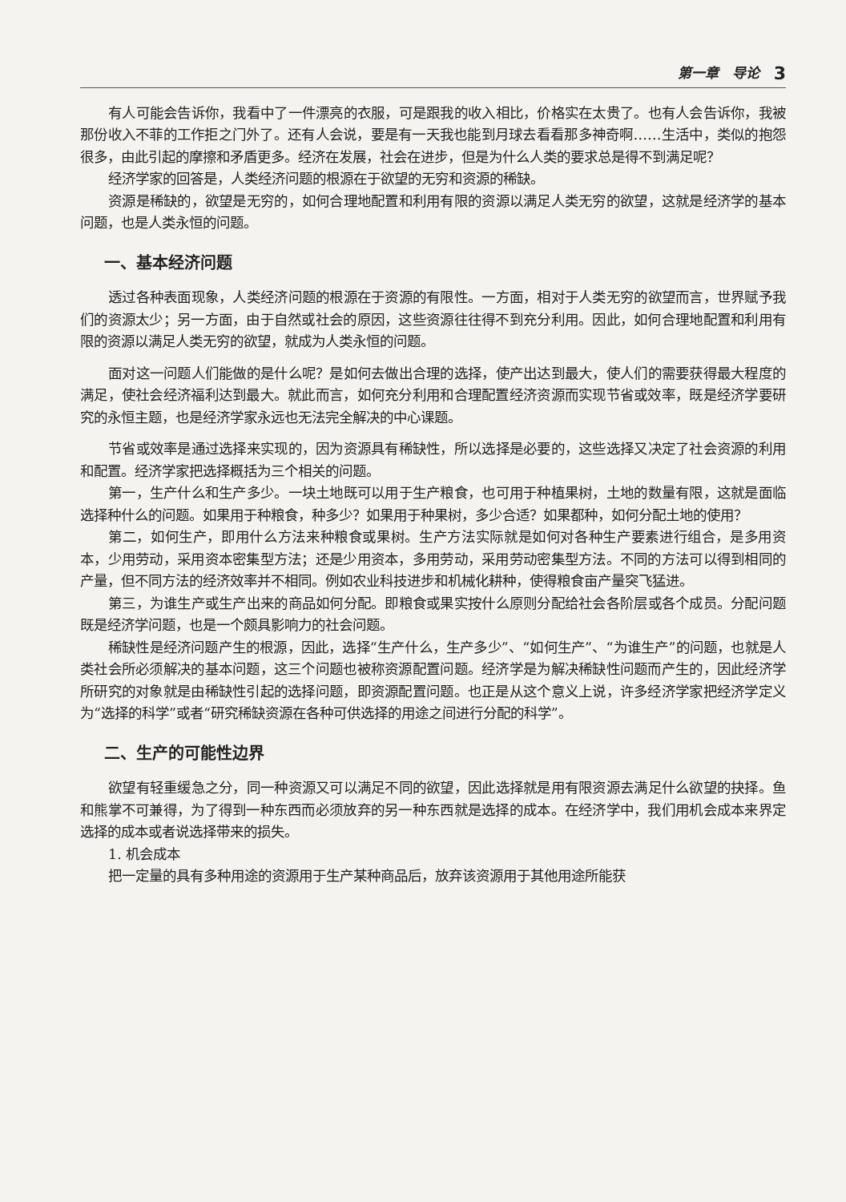第一章　导论 3
有人可能会告诉你，我看中了一件漂亮的衣服，可是跟我的收入相比，价格实在太贵了。也有人会告诉你，我被那份收入不菲的工作拒之门外了。还有人会说，要是有一天我也能到月球去看看那多神奇啊……生活中，类似的抱怨很多，由此引起的摩擦和矛盾更多。经济在发展，社会在进步，但是为什么人类的要求总是得不到满足呢？
经济学家的回答是，人类经济问题的根源在于欲望的无穷和资源的稀缺。
资源是稀缺的，欲望是无穷的，如何合理地配置和利用有限的资源以满足人类无穷的欲望，这就是经济学的基本问题，也是人类永恒的问题。
一、基本经济问题
透过各种表面现象，人类经济问题的根源在于资源的有限性。一方面，相对于人类无穷的欲望而言，世界赋予我们的资源太少；另一方面，由于自然或社会的原因，这些资源往往得不到充分利用。因此，如何合理地配置和利用有限的资源以满足人类无穷的欲望，就成为人类永恒的问题。
面对这一问题人们能做的是什么呢？是如何去做出合理的选择，使产出达到最大，使人们的需要获得最大程度的满足，使社会经济福利达到最大。就此而言，如何充分利用和合理配置经济资源而实现节省或效率，既是经济学要研究的永恒主题，也是经济学家永远也无法完全解决的中心课题。
节省或效率是通过选择来实现的，因为资源具有稀缺性，所以选择是必要的，这些选择又决定了社会资源的利用和配置。经济学家把选择概括为三个相关的问题。
第一，生产什么和生产多少。一块土地既可以用于生产粮食，也可用于种植果树，土地的数量有限，这就是面临选择种什么的问题。如果用于种粮食，种多少？如果用于种果树，多少合适？如果都种，如何分配土地的使用？
第二，如何生产，即用什么方法来种粮食或果树。生产方法实际就是如何对各种生产要素进行组合，是多用资本，少用劳动，采用资本密集型方法；还是少用资本，多用劳动，采用劳动密集型方法。不同的方法可以得到相同的产量，但不同方法的经济效率并不相同。例如农业科技进步和机械化耕种，使得粮食亩产量突飞猛进。
第三，为谁生产或生产出来的商品如何分配。即粮食或果实按什么原则分配给社会各阶层或各个成员。分配问题既是经济学问题，也是一个颇具影响力的社会问题。
稀缺性是经济问题产生的根源，因此，选择“生产什么，生产多少”、“如何生产”、“为谁生产”的问题，也就是人类社会所必须解决的基本问题，这三个问题也被称资源配置问题。经济学是为解决稀缺性问题而产生的，因此经济学所研究的对象就是由稀缺性引起的选择问题，即资源配置问题。也正是从这个意义上说，许多经济学家把经济学定义为“选择的科学”或者“研究稀缺资源在各种可供选择的用途之间进行分配的科学”。
二、生产的可能性边界
欲望有轻重缓急之分，同一种资源又可以满足不同的欲望，因此选择就是用有限资源去满足什么欲望的抉择。鱼和熊掌不可兼得，为了得到一种东西而必须放弃的另一种东西就是选择的成本。在经济学中，我们用机会成本来界定选择的成本或者说选择带来的损失。
1. 机会成本
把一定量的具有多种用途的资源用于生产某种商品后，放弃该资源用于其他用途所能获